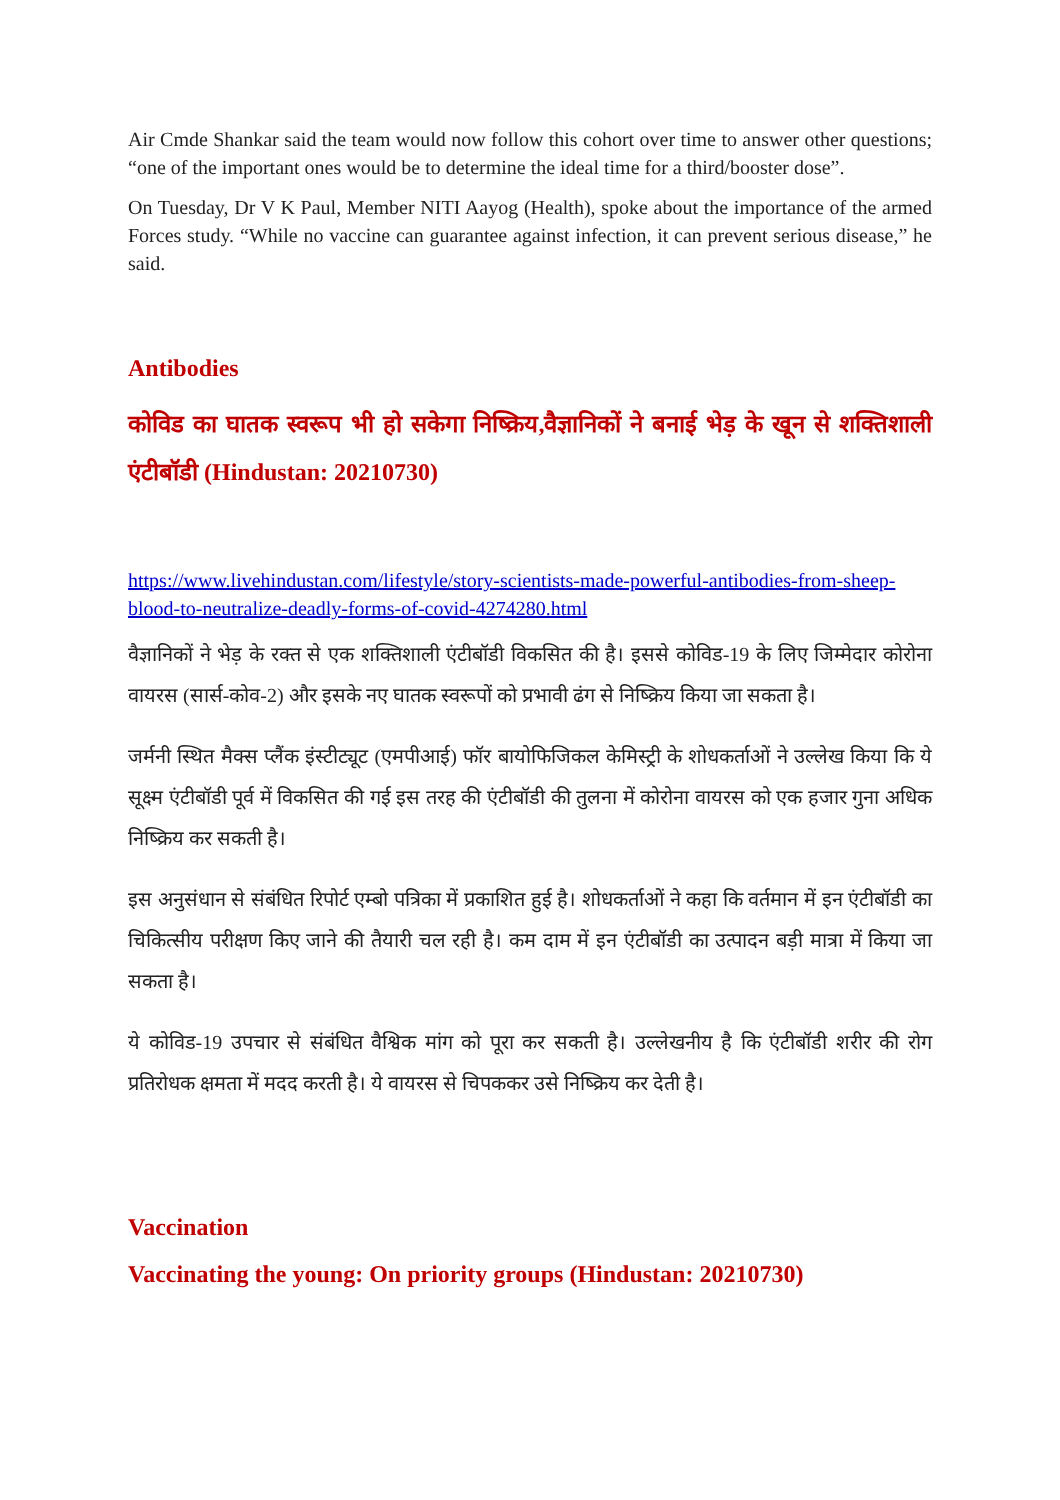Air Cmde Shankar said the team would now follow this cohort over time to answer other questions; “one of the important ones would be to determine the ideal time for a third/booster dose”.
On Tuesday, Dr V K Paul, Member NITI Aayog (Health), spoke about the importance of the armed Forces study. “While no vaccine can guarantee against infection, it can prevent serious disease,” he said.
Antibodies
कोविड का घातक स्वरूप भी हो सकेगा निष्क्रिय,वैज्ञानिकों ने बनाई भेड़ के खून से शक्तिशाली एंटीबॉडी (Hindustan: 20210730)
https://www.livehindustan.com/lifestyle/story-scientists-made-powerful-antibodies-from-sheep-blood-to-neutralize-deadly-forms-of-covid-4274280.html
वैज्ञानिकों ने भेड़ के रक्त से एक शक्तिशाली एंटीबॉडी विकसित की है। इससे कोविड-19 के लिए जिम्मेदार कोरोना वायरस (सार्स-कोव-2) और इसके नए घातक स्वरूपों को प्रभावी ढंग से निष्क्रिय किया जा सकता है।
जर्मनी स्थित मैक्स प्लैंक इंस्टीट्यूट (एमपीआई) फॉर बायोफिजिकल केमिस्ट्री के शोधकर्ताओं ने उल्लेख किया कि ये सूक्ष्म एंटीबॉडी पूर्व में विकसित की गई इस तरह की एंटीबॉडी की तुलना में कोरोना वायरस को एक हजार गुना अधिक निष्क्रिय कर सकती है।
इस अनुसंधान से संबंधित रिपोर्ट एम्बो पत्रिका में प्रकाशित हुई है। शोधकर्ताओं ने कहा कि वर्तमान में इन एंटीबॉडी का चिकित्सीय परीक्षण किए जाने की तैयारी चल रही है। कम दाम में इन एंटीबॉडी का उत्पादन बड़ी मात्रा में किया जा सकता है।
ये कोविड-19 उपचार से संबंधित वैश्विक मांग को पूरा कर सकती है। उल्लेखनीय है कि एंटीबॉडी शरीर की रोग प्रतिरोधक क्षमता में मदद करती है। ये वायरस से चिपककर उसे निष्क्रिय कर देती है।
Vaccination
Vaccinating the young: On priority groups (Hindustan: 20210730)